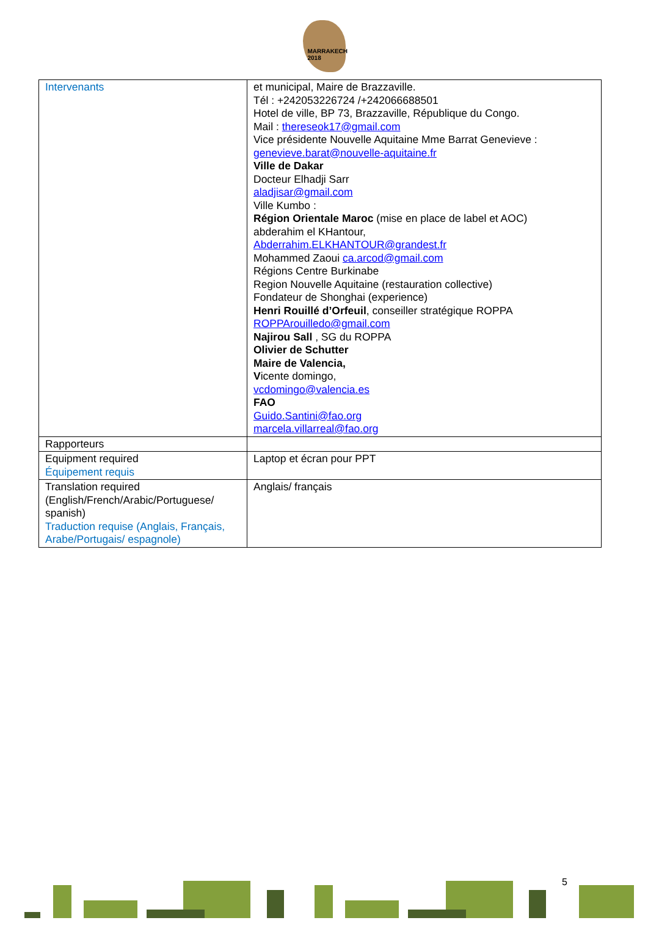MARRAKECH 2018
| Intervenants | et municipal, Maire de Brazzaville. Tél : +242053226724 /+242066688501 Hotel de ville, BP 73, Brazzaville, République du Congo. Mail : thereseok17@gmail.com Vice présidente Nouvelle Aquitaine Mme Barrat Genevieve : genevieve.barat@nouvelle-aquitaine.fr Ville de Dakar Docteur Elhadji Sarr aladjisar@gmail.com Ville Kumbo : Région Orientale Maroc (mise en place de label et AOC) abderahim el KHantour, Abderrahim.ELKHANTOUR@grandest.fr Mohammed Zaoui ca.arcod@gmail.com Régions Centre Burkinabe Region Nouvelle Aquitaine (restauration collective) Fondateur de Shonghai (experience) Henri Rouillé d’Orfeuil , conseiller stratégique ROPPA ROPPArouilledo@gmail.com Najirou Sall , SG du ROPPA Olivier de Schutter Maire de Valencia, V icente domingo, vcdomingo@valencia.es FAO Guido.Santini@fao.org marcela.villarreal@fao.org |
| Rapporteurs | |
| Equipment required Équipement requis | Laptop et écran pour PPT |
| Translation required (English/French/Arabic/Portuguese/ spanish) Traduction requise (Anglais, Français, Arabe/Portugais/ espagnole) | Anglais/ français |
5